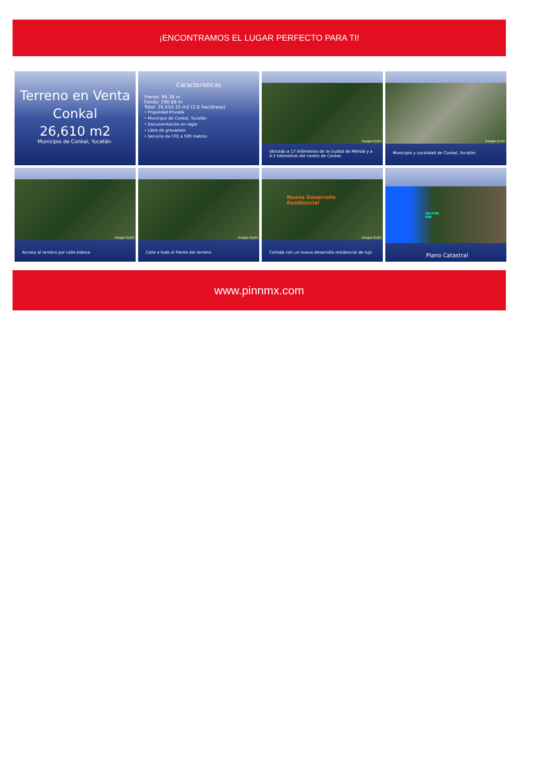¡ENCONTRAMOS EL LUGAR PERFECTO PARA TI!
Terreno en Venta
Conkal
26,610 m2
Municipio de Conkal, Yucatán.
Características
Frente: 99.38 m
Fondo: 290.89 m
Total: 26,610.33 m2 (2.6 hectáreas)
• Propiedad Privada
• Municipio de Conkal, Yucatán
• Documentación en regla
• Libre de gravamen
• Servicio de CFE a 500 metros
Google Earth
Ubicado a 17 kilómetros de la ciudad de Mérida y a 4.5 kilómetros del centro de Conkal
Google Earth
Municipio y Localidad de Conkal, Yucatán
Google Earth
Acceso al terreno por calle blanca
Google Earth
Calle a todo el frente del terreno
Nueva Desarrollo
Residencial
Google Earth
Colinda con un nuevo desarrollo residencial de lujo
SECTOR
000
Plano Catastral
www.pinnmx.com